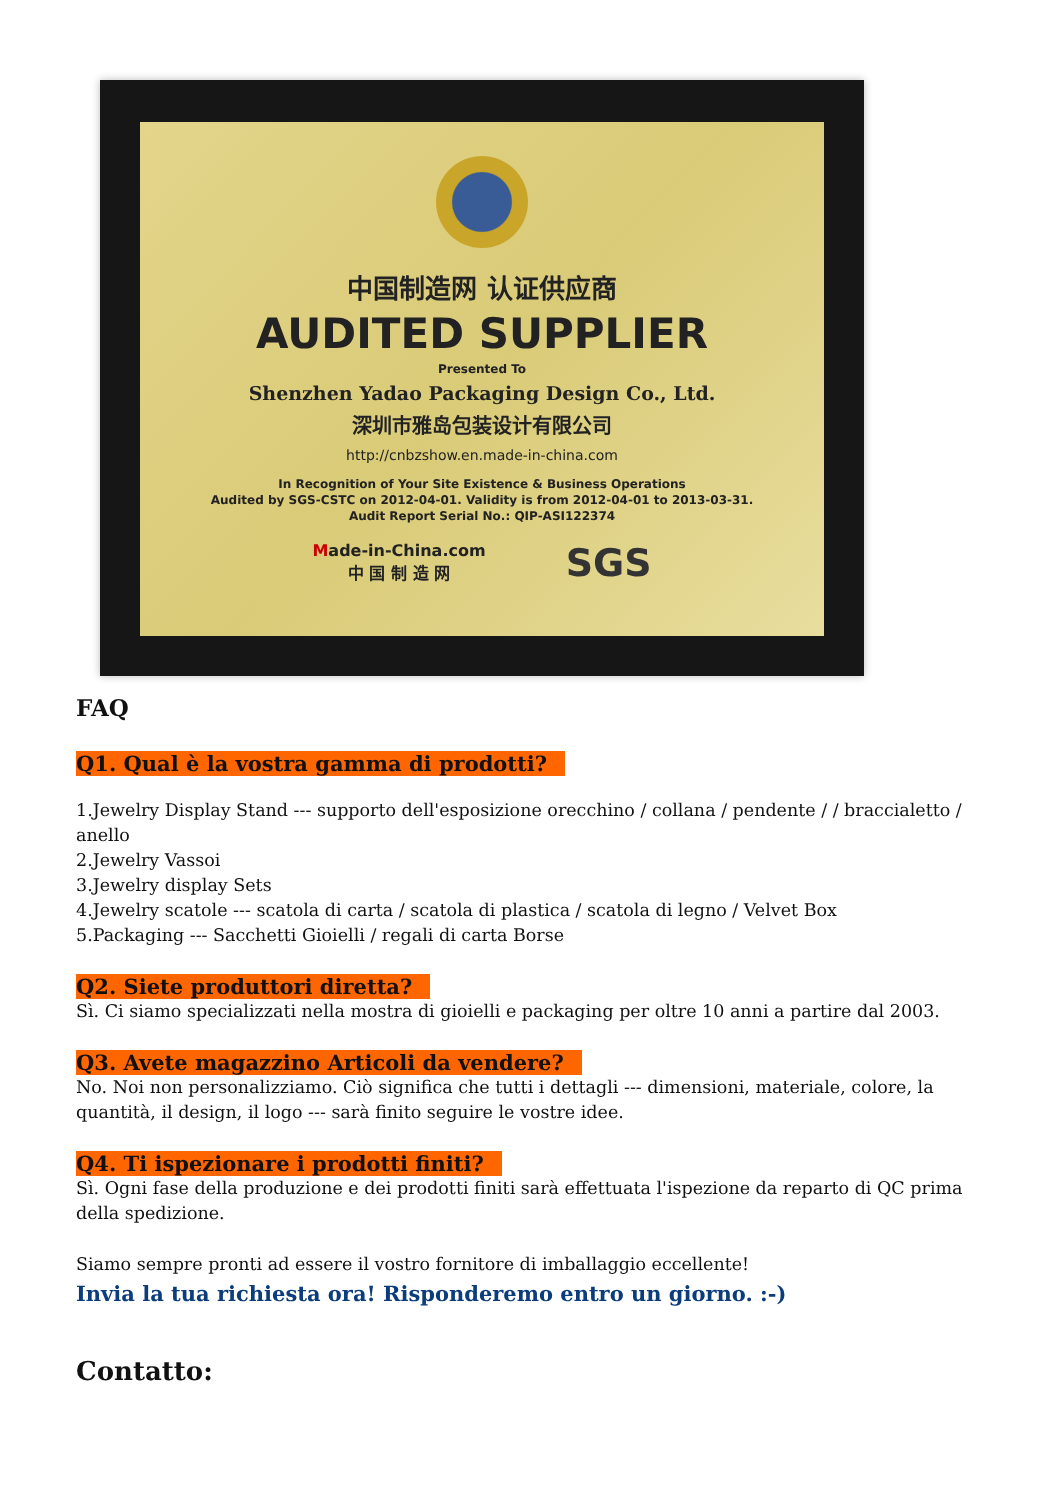中国制造网 认证供应商
AUDITED SUPPLIER
Presented To
Shenzhen Yadao Packaging Design Co., Ltd.
深圳市雅岛包装设计有限公司
http://cnbzshow.en.made-in-china.com
In Recognition of Your Site Existence & Business Operations
Audited by SGS-CSTC on 2012-04-01. Validity is from 2012-04-01 to 2013-03-31.
Audit Report Serial No.: QIP-ASI122374
Made-in-China.com
中 国 制 造 网
SGS
FAQ
Q1. Qual è la vostra gamma di prodotti?
1.Jewelry Display Stand --- supporto dell'esposizione orecchino / collana / pendente / / braccialetto / anello
2.Jewelry Vassoi
3.Jewelry display Sets
4.Jewelry scatole --- scatola di carta / scatola di plastica / scatola di legno / Velvet Box
5.Packaging --- Sacchetti Gioielli / regali di carta Borse
Q2. Siete produttori diretta?
Sì. Ci siamo specializzati nella mostra di gioielli e packaging per oltre 10 anni a partire dal 2003.
Q3. Avete magazzino Articoli da vendere?
No. Noi non personalizziamo. Ciò significa che tutti i dettagli --- dimensioni, materiale, colore, la quantità, il design, il logo --- sarà finito seguire le vostre idee.
Q4. Ti ispezionare i prodotti finiti?
Sì. Ogni fase della produzione e dei prodotti finiti sarà effettuata l'ispezione da reparto di QC prima della spedizione.
Siamo sempre pronti ad essere il vostro fornitore di imballaggio eccellente!
Invia la tua richiesta ora! Risponderemo entro un giorno. :-)
Contatto: